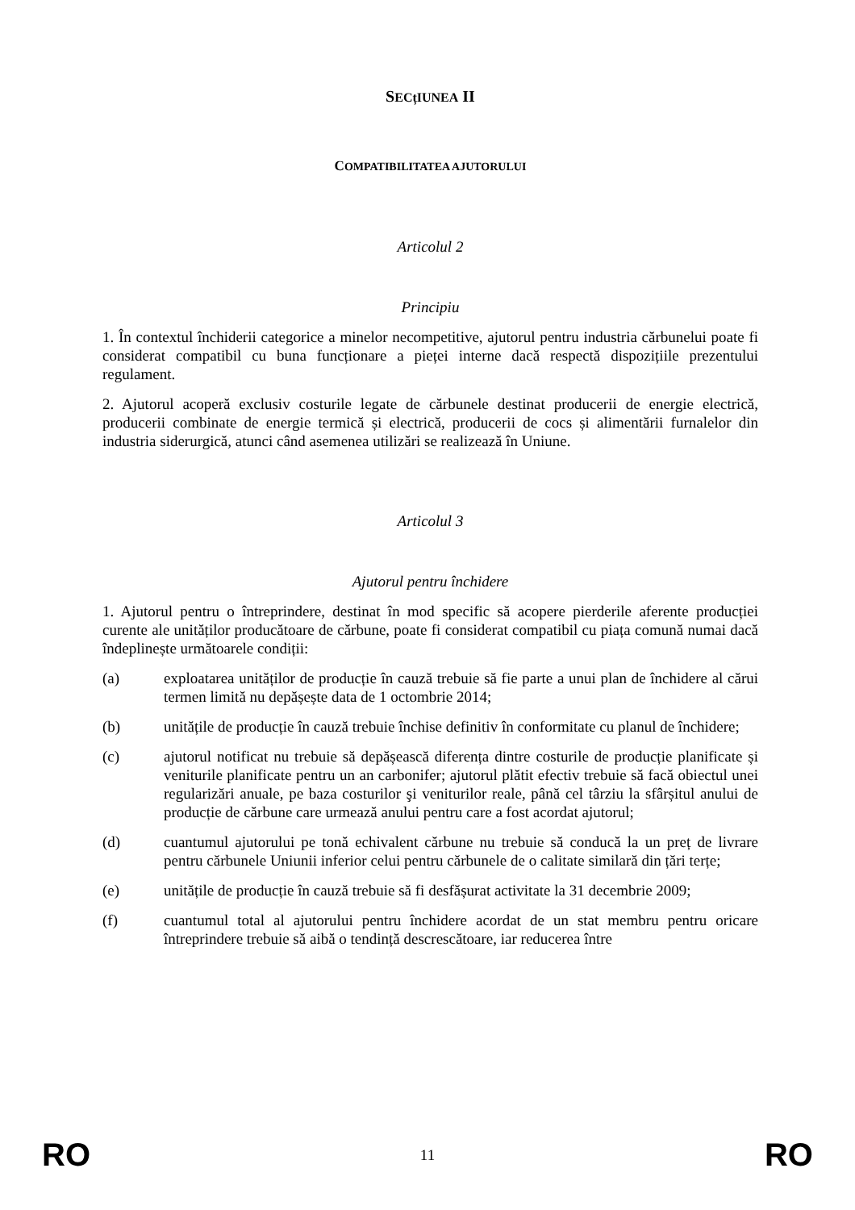SECțIUNEA II
COMPATIBILITATEA AJUTORULUI
Articolul 2
Principiu
1. În contextul închiderii categorice a minelor necompetitive, ajutorul pentru industria cărbunelui poate fi considerat compatibil cu buna funcționare a pieței interne dacă respectă dispozițiile prezentului regulament.
2. Ajutorul acoperă exclusiv costurile legate de cărbunele destinat producerii de energie electrică, producerii combinate de energie termică și electrică, producerii de cocs și alimentării furnalelor din industria siderurgică, atunci când asemenea utilizări se realizează în Uniune.
Articolul 3
Ajutorul pentru închidere
1. Ajutorul pentru o întreprindere, destinat în mod specific să acopere pierderile aferente producției curente ale unităților producătoare de cărbune, poate fi considerat compatibil cu piața comună numai dacă îndeplinește următoarele condiții:
(a) exploatarea unităților de producție în cauză trebuie să fie parte a unui plan de închidere al cărui termen limită nu depășește data de 1 octombrie 2014;
(b) unitățile de producție în cauză trebuie închise definitiv în conformitate cu planul de închidere;
(c) ajutorul notificat nu trebuie să depășească diferența dintre costurile de producție planificate și veniturile planificate pentru un an carbonifer; ajutorul plătit efectiv trebuie să facă obiectul unei regularizări anuale, pe baza costurilor şi veniturilor reale, până cel târziu la sfârșitul anului de producție de cărbune care urmează anului pentru care a fost acordat ajutorul;
(d) cuantumul ajutorului pe tonă echivalent cărbune nu trebuie să conducă la un preț de livrare pentru cărbunele Uniunii inferior celui pentru cărbunele de o calitate similară din țări terțe;
(e) unitățile de producție în cauză trebuie să fi desfășurat activitate la 31 decembrie 2009;
(f) cuantumul total al ajutorului pentru închidere acordat de un stat membru pentru oricare întreprindere trebuie să aibă o tendință descrescătoare, iar reducerea între
RO 11 RO